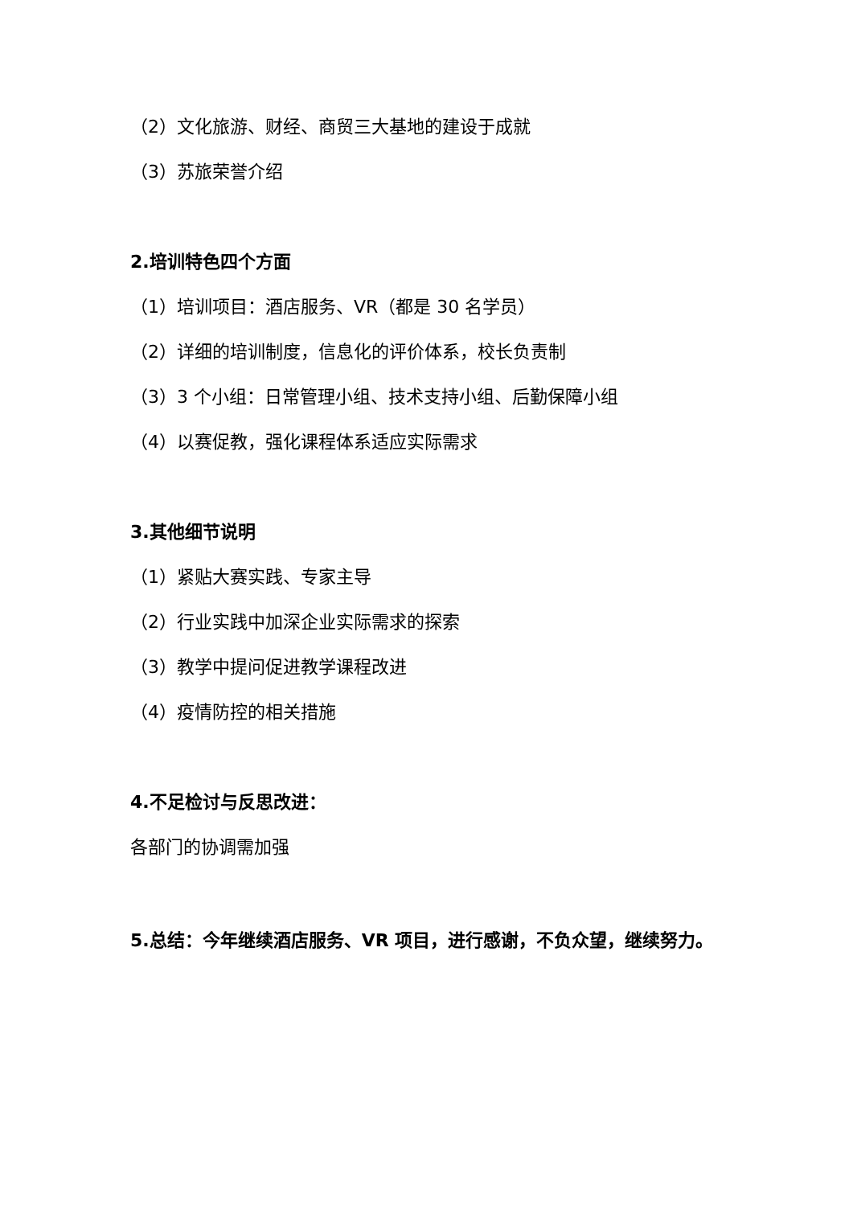（2）文化旅游、财经、商贸三大基地的建设于成就
（3）苏旅荣誉介绍
2.培训特色四个方面
（1）培训项目：酒店服务、VR（都是 30 名学员）
（2）详细的培训制度，信息化的评价体系，校长负责制
（3）3 个小组：日常管理小组、技术支持小组、后勤保障小组
（4）以赛促教，强化课程体系适应实际需求
3.其他细节说明
（1）紧贴大赛实践、专家主导
（2）行业实践中加深企业实际需求的探索
（3）教学中提问促进教学课程改进
（4）疫情防控的相关措施
4.不足检讨与反思改进：
各部门的协调需加强
5.总结：今年继续酒店服务、VR 项目，进行感谢，不负众望，继续努力。